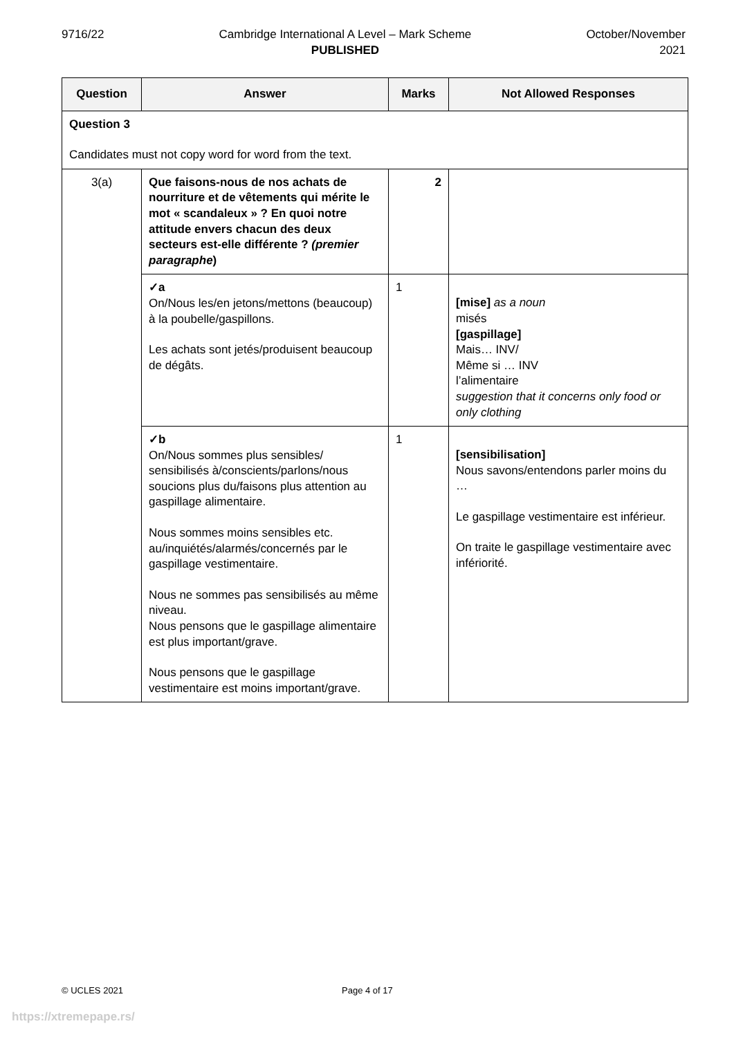9716/22 Cambridge International A Level – Mark Scheme
PUBLISHED
October/November
2021
| Question | Answer | Marks | Not Allowed Responses |
| --- | --- | --- | --- |
| Question 3 Candidates must not copy word for word from the text. | | | |
| 3(a) | Que faisons-nous de nos achats de nourriture et de vêtements qui mérite le mot « scandaleux » ? En quoi notre attitude envers chacun des deux secteurs est-elle différente ? (premier paragraphe ) | 2 | |
| | ✓a On/Nous les/en jetons/mettons (beaucoup) à la poubelle/gaspillons. Les achats sont jetés/produisent beaucoup de dégâts. | 1 | [mise] as a noun misés [gaspillage] Mais… INV/ Même si … INV l’alimentaire suggestion that it concerns only food or only clothing |
| | ✓b On/Nous sommes plus sensibles/ sensibilisés à/conscients/parlons/nous soucions plus du/faisons plus attention au gaspillage alimentaire. Nous sommes moins sensibles etc. au/inquiétés/alarmés/concernés par le gaspillage vestimentaire. Nous ne sommes pas sensibilisés au même niveau. Nous pensons que le gaspillage alimentaire est plus important/grave. Nous pensons que le gaspillage vestimentaire est moins important/grave. | 1 | [sensibilisation] Nous savons/entendons parler moins du … Le gaspillage vestimentaire est inférieur. On traite le gaspillage vestimentaire avec infériorité. |
© UCLES 2021 Page 4 of 17
https://xtremepape.rs/